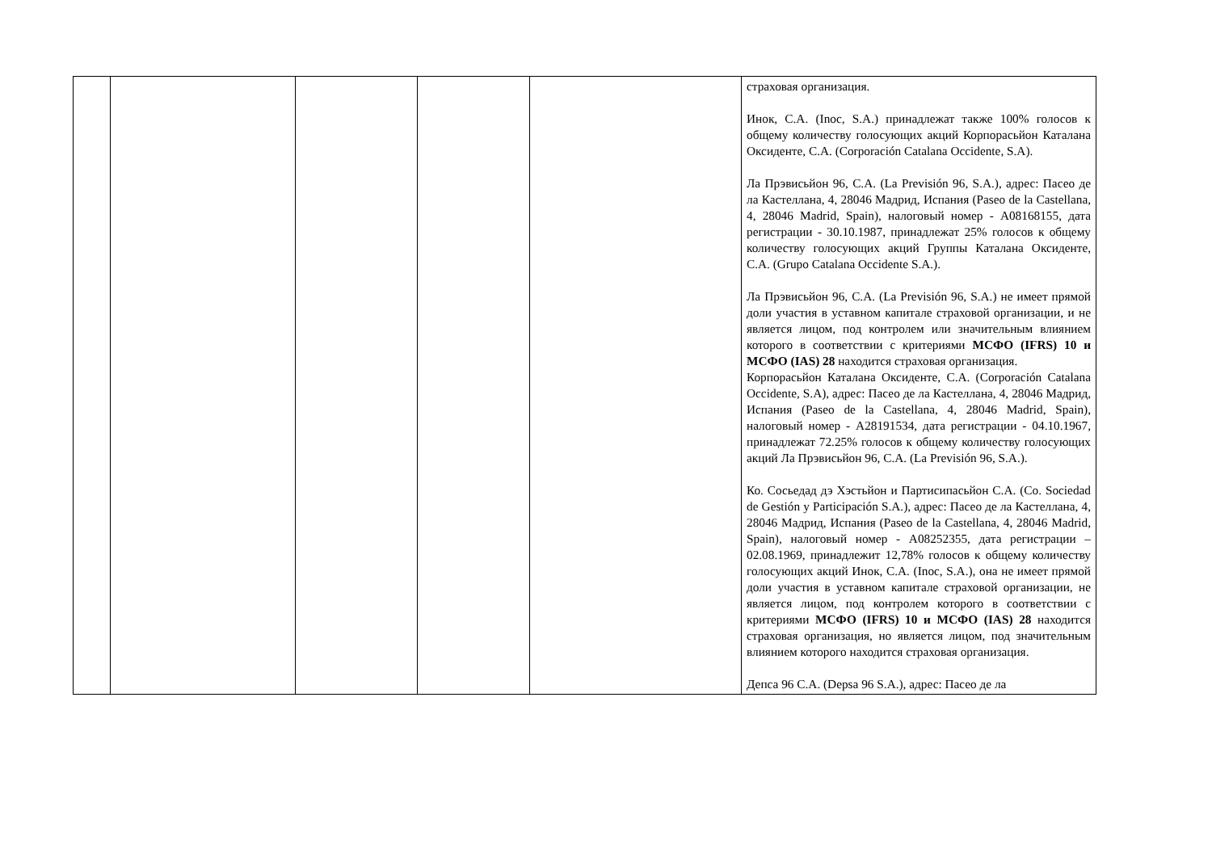| | | | | | страховая организация. Инок, С.А. (Inoc, S.A.) принадлежат также 100% голосов к общему количеству голосующих акций Корпорасьйон Каталана Оксиденте, С.А. (Corporación Catalana Occidente, S.A). Ла Прэвисьйон 96, С.А. (La Previsión 96, S.A.), адрес: Пасео де ла Кастеллана, 4, 28046 Мадрид, Испания (Paseo de la Castellana, 4, 28046 Madrid, Spain), налоговый номер - A08168155, дата регистрации - 30.10.1987, принадлежат 25% голосов к общему количеству голосующих акций Группы Каталана Оксиденте, С.А. (Grupo Catalana Occidente S.A.). Ла Прэвисьйон 96, С.А. (La Previsión 96, S.A.) не имеет прямой доли участия в уставном капитале страховой организации, и не является лицом, под контролем или значительным влиянием которого в соответствии с критериями МСФО (IFRS) 10 и МСФО (IAS) 28 находится страховая организация. Корпорасьйон Каталана Оксиденте, С.А. (Corporación Catalana Occidente, S.A), адрес: Пасео де ла Кастеллана, 4, 28046 Мадрид, Испания (Paseo de la Castellana, 4, 28046 Madrid, Spain), налоговый номер - A28191534, дата регистрации - 04.10.1967, принадлежат 72.25% голосов к общему количеству голосующих акций Ла Прэвисьйон 96, С.А. (La Previsión 96, S.A.). Ко. Сосьедад дэ Хэстьйон и Партисипасьйон С.А. (Co. Sociedad de Gestión y Participación S.A.), адрес: Пасео де ла Кастеллана, 4, 28046 Мадрид, Испания (Paseo de la Castellana, 4, 28046 Madrid, Spain), налоговый номер - A08252355, дата регистрации – 02.08.1969, принадлежит 12,78% голосов к общему количеству голосующих акций Инок, С.А. (Inoc, S.A.), она не имеет прямой доли участия в уставном капитале страховой организации, не является лицом, под контролем которого в соответствии с критериями МСФО (IFRS) 10 и МСФО (IAS) 28 находится страховая организация, но является лицом, под значительным влиянием которого находится страховая организация. Депса 96 С.А. (Depsa 96 S.A.), адрес: Пасео де ла |